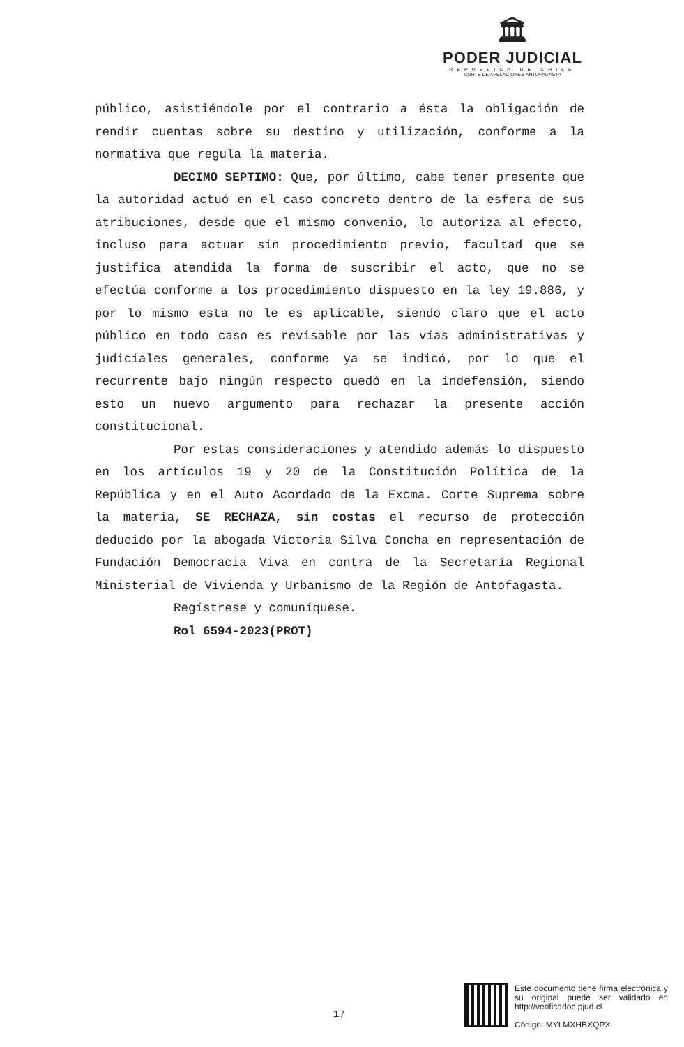🏛
PODER JUDICIAL
REPUBLICA DE CHILE
CORTE DE APELACIONES ANTOFAGASTA
público, asistiéndole por el contrario a ésta la obligación de rendir cuentas sobre su destino y utilización, conforme a la normativa que regula la materia.
DECIMO SEPTIMO: Que, por último, cabe tener presente que la autoridad actuó en el caso concreto dentro de la esfera de sus atribuciones, desde que el mismo convenio, lo autoriza al efecto, incluso para actuar sin procedimiento previo, facultad que se justifica atendida la forma de suscribir el acto, que no se efectúa conforme a los procedimiento dispuesto en la ley 19.886, y por lo mismo esta no le es aplicable, siendo claro que el acto público en todo caso es revisable por las vías administrativas y judiciales generales, conforme ya se indicó, por lo que el recurrente bajo ningún respecto quedó en la indefensión, siendo esto un nuevo argumento para rechazar la presente acción constitucional.
Por estas consideraciones y atendido además lo dispuesto en los artículos 19 y 20 de la Constitución Política de la República y en el Auto Acordado de la Excma. Corte Suprema sobre la materia, SE RECHAZA, sin costas el recurso de protección deducido por la abogada Victoria Silva Concha en representación de Fundación Democracia Viva en contra de la Secretaría Regional Ministerial de Vivienda y Urbanismo de la Región de Antofagasta.
Regístrese y comuníquese.
Rol 6594-2023(PROT)
17
Este documento tiene firma electrónica y su original puede ser validado en http://verificadoc.pjud.cl
Código: MYLMXHBXQPX